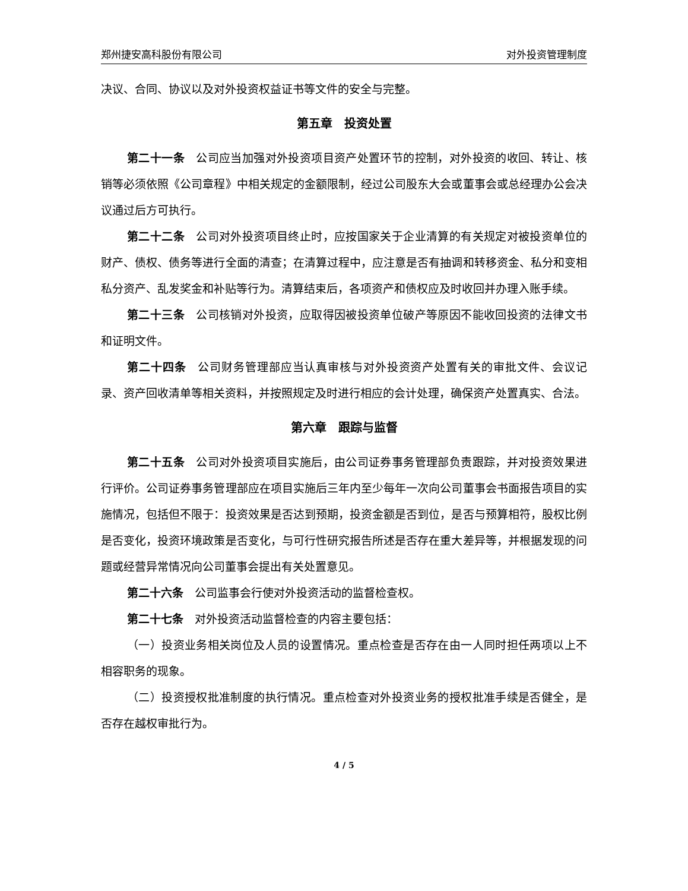郑州捷安高科股份有限公司 对外投资管理制度
决议、合同、协议以及对外投资权益证书等文件的安全与完整。
第五章　投资处置
第二十一条　公司应当加强对外投资项目资产处置环节的控制，对外投资的收回、转让、核销等必须依照《公司章程》中相关规定的金额限制，经过公司股东大会或董事会或总经理办公会决议通过后方可执行。
第二十二条　公司对外投资项目终止时，应按国家关于企业清算的有关规定对被投资单位的财产、债权、债务等进行全面的清查；在清算过程中，应注意是否有抽调和转移资金、私分和变相私分资产、乱发奖金和补贴等行为。清算结束后，各项资产和债权应及时收回并办理入账手续。
第二十三条　公司核销对外投资，应取得因被投资单位破产等原因不能收回投资的法律文书和证明文件。
第二十四条　公司财务管理部应当认真审核与对外投资资产处置有关的审批文件、会议记录、资产回收清单等相关资料，并按照规定及时进行相应的会计处理，确保资产处置真实、合法。
第六章　跟踪与监督
第二十五条　公司对外投资项目实施后，由公司证券事务管理部负责跟踪，并对投资效果进行评价。公司证券事务管理部应在项目实施后三年内至少每年一次向公司董事会书面报告项目的实施情况，包括但不限于：投资效果是否达到预期，投资金额是否到位，是否与预算相符，股权比例是否变化，投资环境政策是否变化，与可行性研究报告所述是否存在重大差异等，并根据发现的问题或经营异常情况向公司董事会提出有关处置意见。
第二十六条　公司监事会行使对外投资活动的监督检查权。
第二十七条　对外投资活动监督检查的内容主要包括：
（一）投资业务相关岗位及人员的设置情况。重点检查是否存在由一人同时担任两项以上不相容职务的现象。
（二）投资授权批准制度的执行情况。重点检查对外投资业务的授权批准手续是否健全，是否存在越权审批行为。
4 / 5